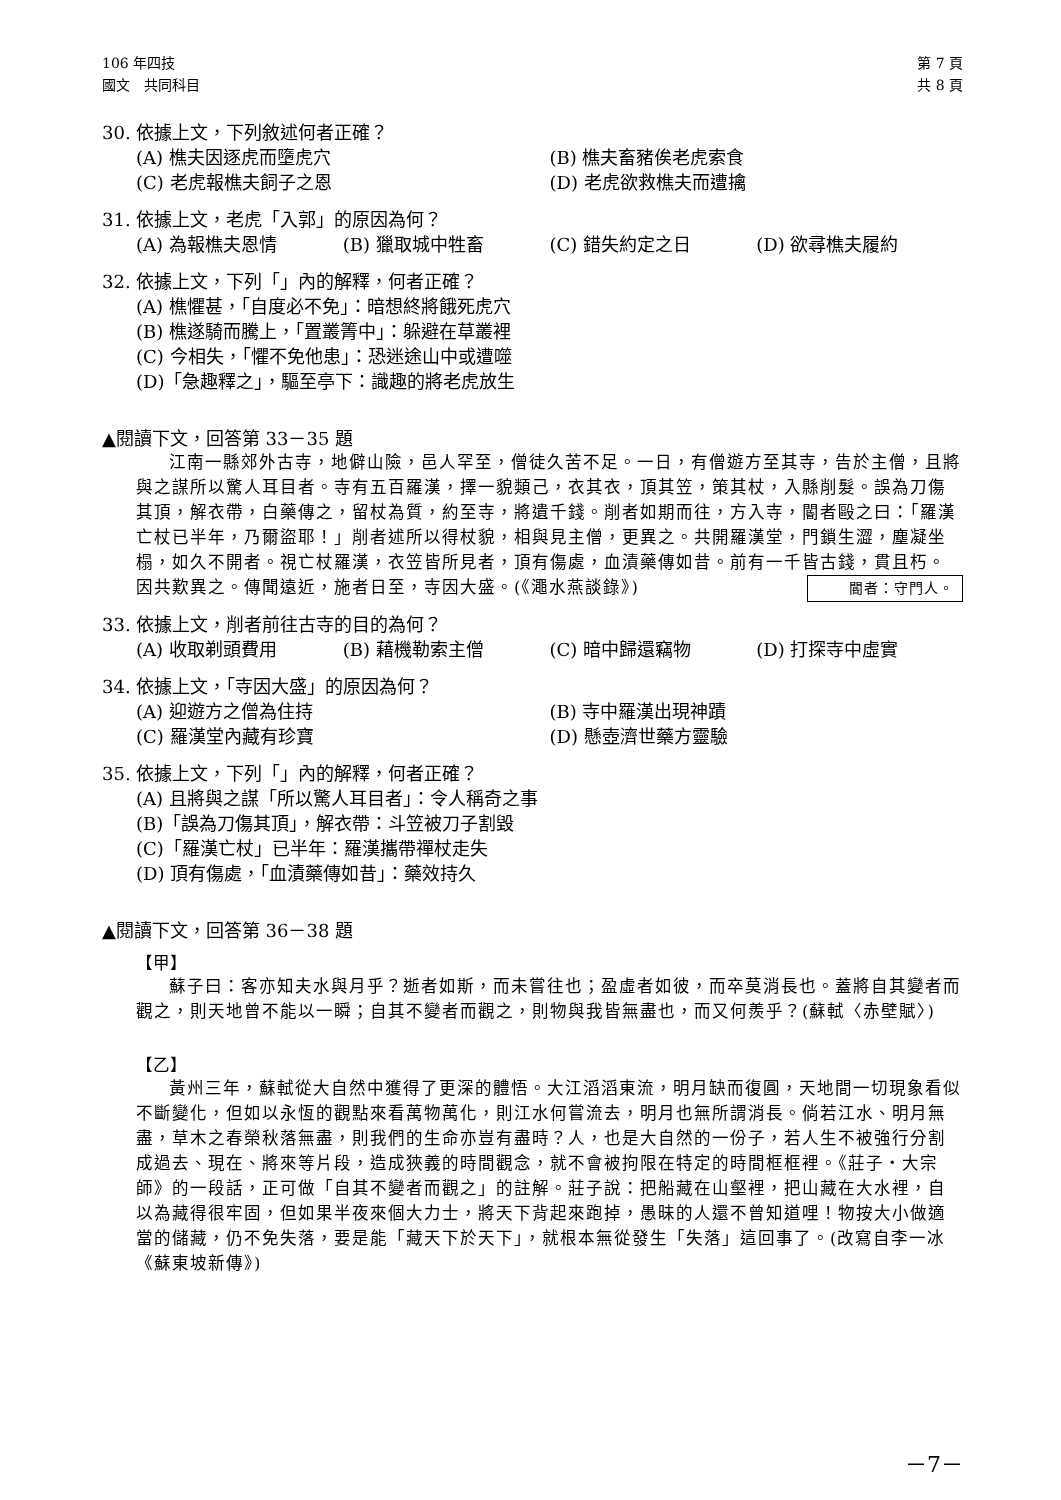106 年四技
國文　共同科目
第 7 頁
共 8 頁
30. 依據上文，下列敘述何者正確？
(A) 樵夫因逐虎而墮虎穴 (B) 樵夫畜豬俟老虎索食
(C) 老虎報樵夫飼子之恩 (D) 老虎欲救樵夫而遭擒
31. 依據上文，老虎「入郭」的原因為何？
(A) 為報樵夫恩情 (B) 獵取城中牲畜 (C) 錯失約定之日 (D) 欲尋樵夫履約
32. 依據上文，下列「」內的解釋，何者正確？
(A) 樵懼甚，「自度必不免」：暗想終將餓死虎穴
(B) 樵遂騎而騰上，「置叢箐中」：躲避在草叢裡
(C) 今相失，「懼不免他患」：恐迷途山中或遭噬
(D)「急趣釋之」，驅至亭下：識趣的將老虎放生
▲閱讀下文，回答第 33－35 題
江南一縣郊外古寺，地僻山險，邑人罕至，僧徒久苦不足。一日，有僧遊方至其寺，告於主僧，且將與之謀所以驚人耳目者。寺有五百羅漢，擇一貌類己，衣其衣，頂其笠，策其杖，入縣削髮。誤為刀傷其頂，解衣帶，白藥傳之，留杖為質，約至寺，將遺千錢。削者如期而往，方入寺，閽者毆之曰：「羅漢亡杖已半年，乃爾盜耶！」削者述所以得杖貌，相與見主僧，更異之。共開羅漢堂，門鎖生澀，塵凝坐榻，如久不開者。視亡杖羅漢，衣笠皆所見者，頂有傷處，血漬藥傳如昔。前有一千皆古錢，貫且朽。因共歎異之。傳聞遠近，施者日至，寺因大盛。(《澠水燕談錄》) 閽者：守門人。
33. 依據上文，削者前往古寺的目的為何？
(A) 收取剃頭費用 (B) 藉機勒索主僧 (C) 暗中歸還竊物 (D) 打探寺中虛實
34. 依據上文，「寺因大盛」的原因為何？
(A) 迎遊方之僧為住持 (B) 寺中羅漢出現神蹟
(C) 羅漢堂內藏有珍寶 (D) 懸壺濟世藥方靈驗
35. 依據上文，下列「」內的解釋，何者正確？
(A) 且將與之謀「所以驚人耳目者」：令人稱奇之事
(B)「誤為刀傷其頂」，解衣帶：斗笠被刀子割毀
(C)「羅漢亡杖」已半年：羅漢攜帶禪杖走失
(D) 頂有傷處，「血漬藥傳如昔」：藥效持久
▲閱讀下文，回答第 36－38 題
【甲】
蘇子曰：客亦知夫水與月乎？逝者如斯，而未嘗往也；盈虛者如彼，而卒莫消長也。蓋將自其變者而觀之，則天地曾不能以一瞬；自其不變者而觀之，則物與我皆無盡也，而又何羨乎？(蘇軾〈赤壁賦〉)
【乙】
黃州三年，蘇軾從大自然中獲得了更深的體悟。大江滔滔東流，明月缺而復圓，天地間一切現象看似不斷變化，但如以永恆的觀點來看萬物萬化，則江水何嘗流去，明月也無所謂消長。倘若江水、明月無盡，草木之春榮秋落無盡，則我們的生命亦豈有盡時？人，也是大自然的一份子，若人生不被強行分割成過去、現在、將來等片段，造成狹義的時間觀念，就不會被拘限在特定的時間框框裡。《莊子‧大宗師》的一段話，正可做「自其不變者而觀之」的註解。莊子說：把船藏在山壑裡，把山藏在大水裡，自以為藏得很牢固，但如果半夜來個大力士，將天下背起來跑掉，愚昧的人還不曾知道哩！物按大小做適當的儲藏，仍不免失落，要是能「藏天下於天下」，就根本無從發生「失落」這回事了。(改寫自李一冰《蘇東坡新傳》)
－7－